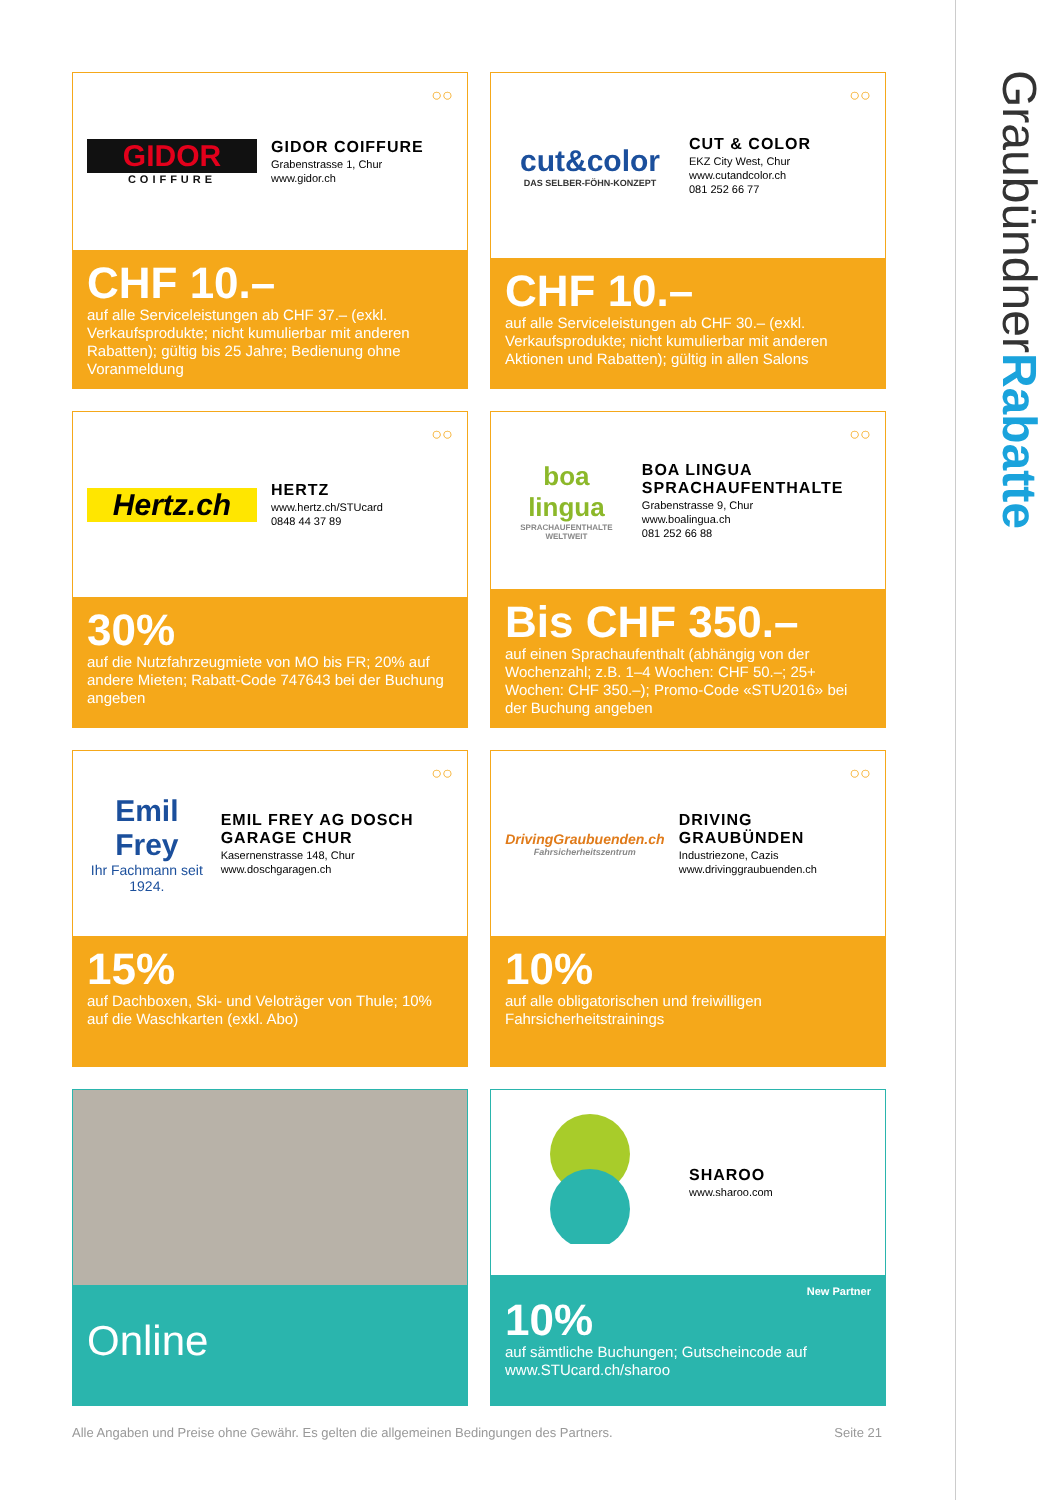GraubündnerRabatte
GIDOR
COIFFURE
GIDOR COIFFURE
Grabenstrasse 1, Chur
www.gidor.ch
○○
CHF 10.–
auf alle Serviceleistungen ab CHF 37.– (exkl. Verkaufsprodukte; nicht kumulierbar mit anderen Rabatten); gültig bis 25 Jahre; Bedienung ohne Voranmeldung
cut&color
DAS SELBER-FÖHN-KONZEPT
CUT & COLOR
EKZ City West, Chur
www.cutandcolor.ch
081 252 66 77
○○
CHF 10.–
auf alle Serviceleistungen ab CHF 30.– (exkl. Verkaufsprodukte; nicht kumulierbar mit anderen Aktionen und Rabatten); gültig in allen Salons
Hertz.ch
HERTZ
www.hertz.ch/STUcard
0848 44 37 89
○○
30%
auf die Nutzfahrzeugmiete von MO bis FR; 20% auf andere Mieten; Rabatt-Code 747643 bei der Buchung angeben
boa lingua
SPRACHAUFENTHALTE WELTWEIT
BOA LINGUA SPRACHAUFENTHALTE
Grabenstrasse 9, Chur
www.boalingua.ch
081 252 66 88
○○
Bis CHF 350.–
auf einen Sprachaufenthalt (abhängig von der Wochenzahl; z.B. 1–4 Wochen: CHF 50.–; 25+ Wochen: CHF 350.–); Promo-Code «STU2016» bei der Buchung angeben
Emil Frey
Ihr Fachmann seit 1924.
EMIL FREY AG DOSCH GARAGE CHUR
Kasernenstrasse 148, Chur
www.doschgaragen.ch
○○
15%
auf Dachboxen, Ski- und Veloträger von Thule; 10% auf die Waschkarten (exkl. Abo)
DrivingGraubuenden.ch
Fahrsicherheitszentrum
DRIVING GRAUBÜNDEN
Industriezone, Cazis
www.drivinggraubuenden.ch
○○
10%
auf alle obligatorischen und freiwilligen Fahrsicherheitstrainings
Online
SHAROO
www.sharoo.com
New Partner
10%
auf sämtliche Buchungen; Gutscheincode auf www.STUcard.ch/sharoo
Alle Angaben und Preise ohne Gewähr. Es gelten die allgemeinen Bedingungen des Partners. Seite 21